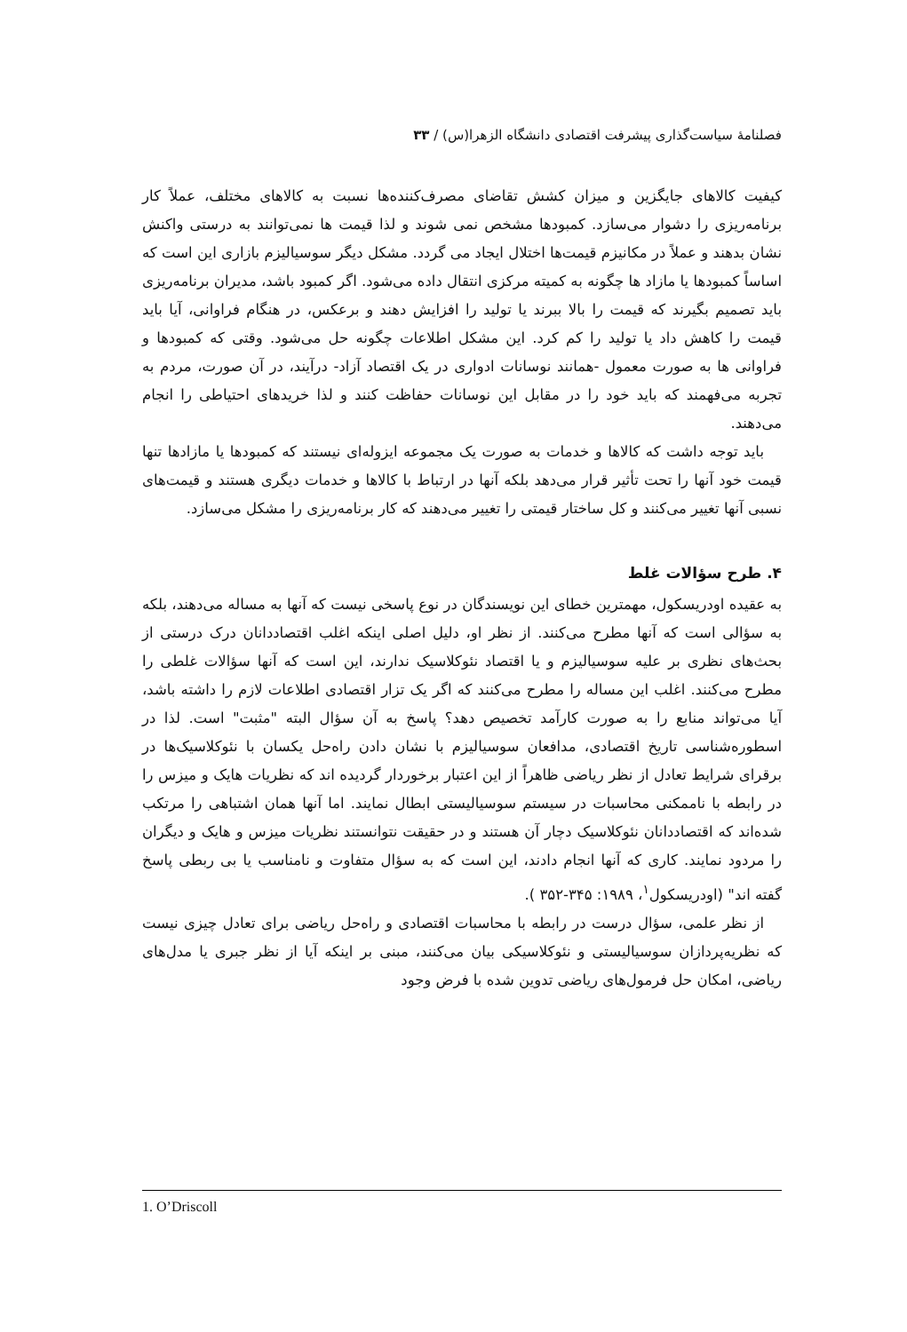فصلنامهٔ سیاست‌گذاری پیشرفت اقتصادی دانشگاه الزهرا(س) / ۳۳
کیفیت کالاهای جایگزین و میزان کشش تقاضای مصرف‌کننده‌ها نسبت به کالاهای مختلف، عملاً کار برنامه‌ریزی را دشوار می‌سازد. کمبودها مشخص نمی شوند و لذا قیمت ها نمی‌توانند به درستی واکنش نشان بدهند و عملاً در مکانیزم قیمت‌ها اختلال ایجاد می گردد. مشکل دیگر سوسیالیزم بازاری این است که اساساً کمبودها یا مازاد ها چگونه به کمیته مرکزی انتقال داده می‌شود. اگر کمبود باشد، مدیران برنامه‌ریزی باید تصمیم بگیرند که قیمت را بالا ببرند یا تولید را افزایش دهند و برعکس، در هنگام فراوانی، آیا باید قیمت را کاهش داد یا تولید را کم کرد. این مشکل اطلاعات چگونه حل می‌شود. وقتی که کمبودها و فراوانی ها به صورت معمول -همانند نوسانات ادواری در یک اقتصاد آزاد- درآیند، در آن صورت، مردم به تجربه می‌فهمند که باید خود را در مقابل این نوسانات حفاظت کنند و لذا خریدهای احتیاطی را انجام می‌دهند.
باید توجه داشت که کالاها و خدمات به صورت یک مجموعه ایزوله‌ای نیستند که کمبودها یا مازادها تنها قیمت خود آنها را تحت تأثیر قرار می‌دهد بلکه آنها در ارتباط با کالاها و خدمات دیگری هستند و قیمت‌های نسبی آنها تغییر می‌کنند و کل ساختار قیمتی را تغییر می‌دهند که کار برنامه‌ریزی را مشکل می‌سازد.
۴. طرح سؤالات غلط
به عقیده اودریسکول، مهمترین خطای این نویسندگان در نوع پاسخی نیست که آنها به مساله می‌دهند، بلکه به سؤالی است که آنها مطرح می‌کنند. از نظر او، دلیل اصلی اینکه اغلب اقتصاددانان درک درستی از بحث‌های نظری بر علیه سوسیالیزم و یا اقتصاد نئوکلاسیک ندارند، این است که آنها سؤالات غلطی را مطرح می‌کنند. اغلب این مساله را مطرح می‌کنند که اگر یک تزار اقتصادی اطلاعات لازم را داشته باشد، آیا می‌تواند منابع را به صورت کارآمد تخصیص دهد؟ پاسخ به آن سؤال البته "مثبت" است. لذا در اسطوره‌شناسی تاریخ اقتصادی، مدافعان سوسیالیزم با نشان دادن راه‌حل یکسان با نئوکلاسیک‌ها در برقرای شرایط تعادل از نظر ریاضی ظاهراً از این اعتبار برخوردار گردیده اند که نظریات هایک و میزس را در رابطه با ناممکنی محاسبات در سیستم سوسیالیستی ابطال نمایند. اما آنها همان اشتباهی را مرتکب شده‌اند که اقتصاددانان نئوکلاسیک دچار آن هستند و در حقیقت نتوانستند نظریات میزس و هایک و دیگران را مردود نمایند. کاری که آنها انجام دادند، این است که به سؤال متفاوت و نامناسب یا بی ربطی پاسخ گفته اند" (اودریسکول<sup>۱</sup>، ۱۹۸۹: ۳۴۵-۳۵۲ ).
از نظر علمی، سؤال درست در رابطه با محاسبات اقتصادی و راه‌حل ریاضی برای تعادل چیزی نیست که نظریه‌پردازان سوسیالیستی و نئوکلاسیکی بیان می‌کنند، مبنی بر اینکه آیا از نظر جبری یا مدل‌های ریاضی، امکان حل فرمول‌های ریاضی تدوین شده با فرض وجود
1. O’Driscoll